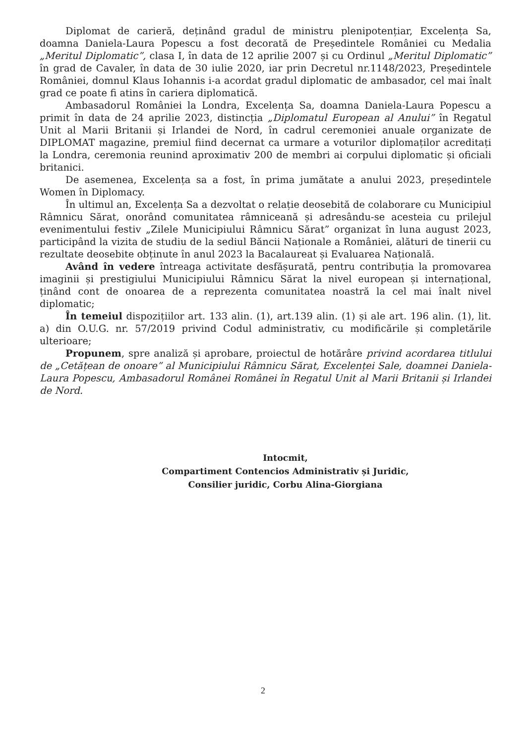Diplomat de carieră, deținând gradul de ministru plenipotențiar, Excelența Sa, doamna Daniela-Laura Popescu a fost decorată de Președintele României cu Medalia „Meritul Diplomatic”, clasa I, în data de 12 aprilie 2007 și cu Ordinul „Meritul Diplomatic” în grad de Cavaler, în data de 30 iulie 2020, iar prin Decretul nr.1148/2023, Președintele României, domnul Klaus Iohannis i-a acordat gradul diplomatic de ambasador, cel mai înalt grad ce poate fi atins în cariera diplomatică.
Ambasadorul României la Londra, Excelența Sa, doamna Daniela-Laura Popescu a primit în data de 24 aprilie 2023, distincția „Diplomatul European al Anului” în Regatul Unit al Marii Britanii și Irlandei de Nord, în cadrul ceremoniei anuale organizate de DIPLOMAT magazine, premiul fiind decernat ca urmare a voturilor diplomaților acreditați la Londra, ceremonia reunind aproximativ 200 de membri ai corpului diplomatic și oficiali britanici.
De asemenea, Excelența sa a fost, în prima jumătate a anului 2023, președintele Women în Diplomacy.
În ultimul an, Excelența Sa a dezvoltat o relație deosebită de colaborare cu Municipiul Râmnicu Sărat, onorând comunitatea râmniceană și adresându-se acesteia cu prilejul evenimentului festiv „Zilele Municipiului Râmnicu Sărat” organizat în luna august 2023, participând la vizita de studiu de la sediul Băncii Naționale a României, alături de tinerii cu rezultate deosebite obținute în anul 2023 la Bacalaureat și Evaluarea Națională.
Având în vedere întreaga activitate desfășurată, pentru contribuția la promovarea imaginii și prestigiului Municipiului Râmnicu Sărat la nivel european și internațional, ținând cont de onoarea de a reprezenta comunitatea noastră la cel mai înalt nivel diplomatic;
În temeiul dispozițiilor art. 133 alin. (1), art.139 alin. (1) și ale art. 196 alin. (1), lit. a) din O.U.G. nr. 57/2019 privind Codul administrativ, cu modificările și completările ulterioare;
Propunem, spre analiză și aprobare, proiectul de hotărâre privind acordarea titlului de „Cetățean de onoare” al Municipiului Râmnicu Sărat, Excelenței Sale, doamnei Daniela-Laura Popescu, Ambasadorul Românei Românei în Regatul Unit al Marii Britanii și Irlandei de Nord.
Intocmit,
Compartiment Contencios Administrativ și Juridic,
Consilier juridic, Corbu Alina-Giorgiana
2